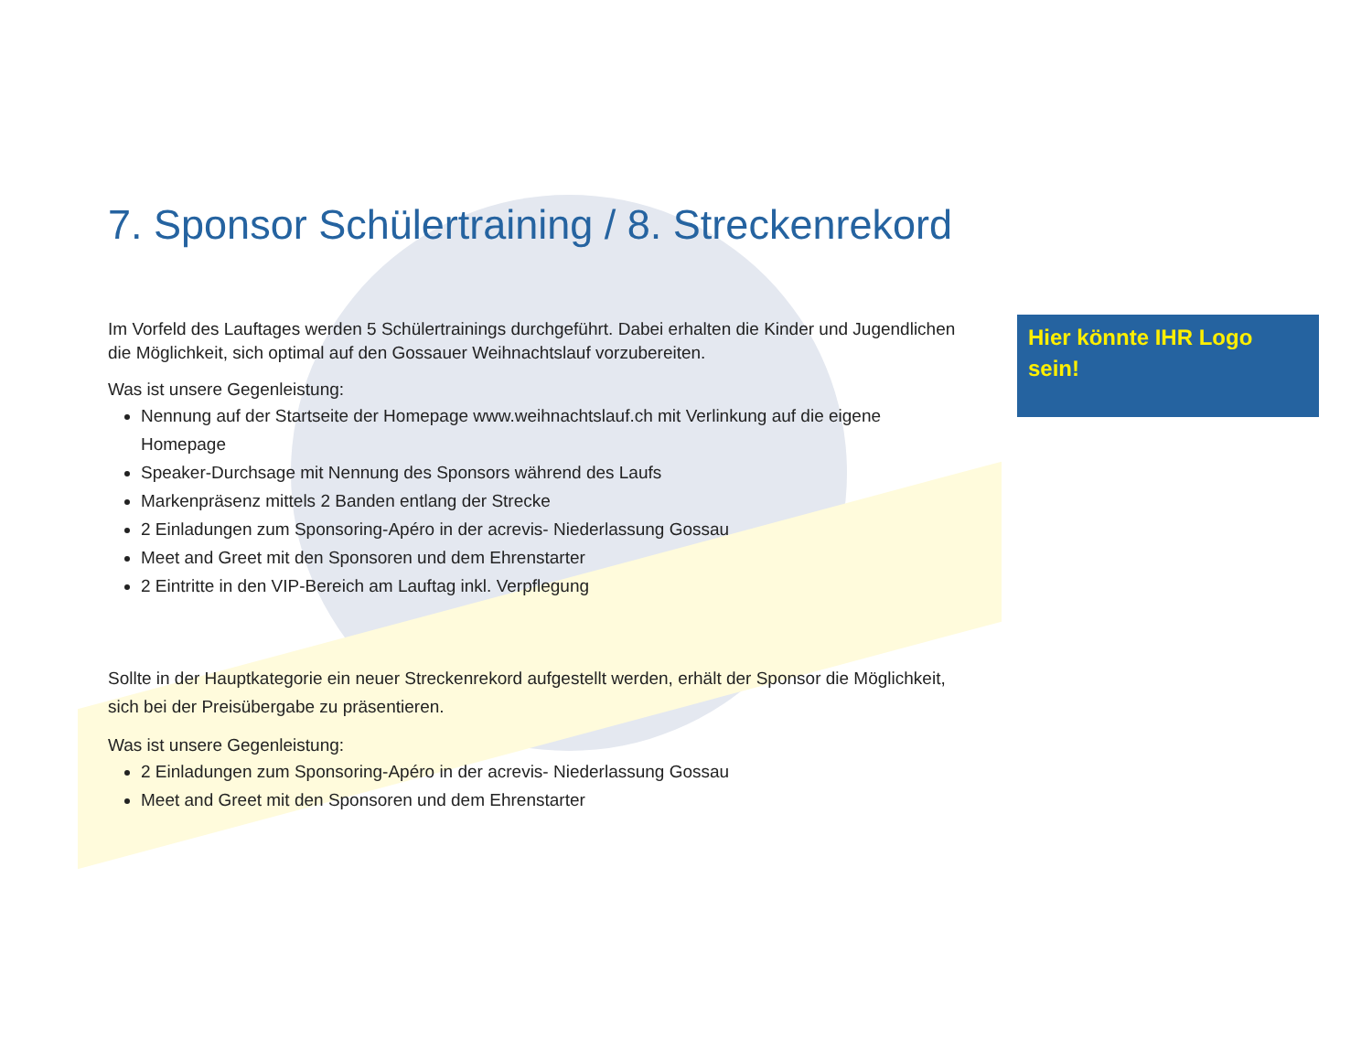Hier könnte IHR Logo sein!
7. Sponsor Schülertraining / 8. Streckenrekord
Im Vorfeld des Lauftages werden 5 Schülertrainings durchgeführt. Dabei erhalten die Kinder und Jugendlichen die Möglichkeit, sich optimal auf den Gossauer Weihnachtslauf vorzubereiten.
Was ist unsere Gegenleistung:
Nennung auf der Startseite der Homepage www.weihnachtslauf.ch mit Verlinkung auf die eigene Homepage
Speaker-Durchsage mit Nennung des Sponsors während des Laufs
Markenpräsenz mittels 2 Banden entlang der Strecke
2 Einladungen zum Sponsoring-Apéro in der acrevis- Niederlassung Gossau
Meet and Greet mit den Sponsoren und dem Ehrenstarter
2 Eintritte in den VIP-Bereich am Lauftag inkl. Verpflegung
Sollte in der Hauptkategorie ein neuer Streckenrekord aufgestellt werden, erhält der Sponsor die Möglichkeit, sich bei der Preisübergabe zu präsentieren.
Was ist unsere Gegenleistung:
2 Einladungen zum Sponsoring-Apéro in der acrevis- Niederlassung Gossau
Meet and Greet mit den Sponsoren und dem Ehrenstarter